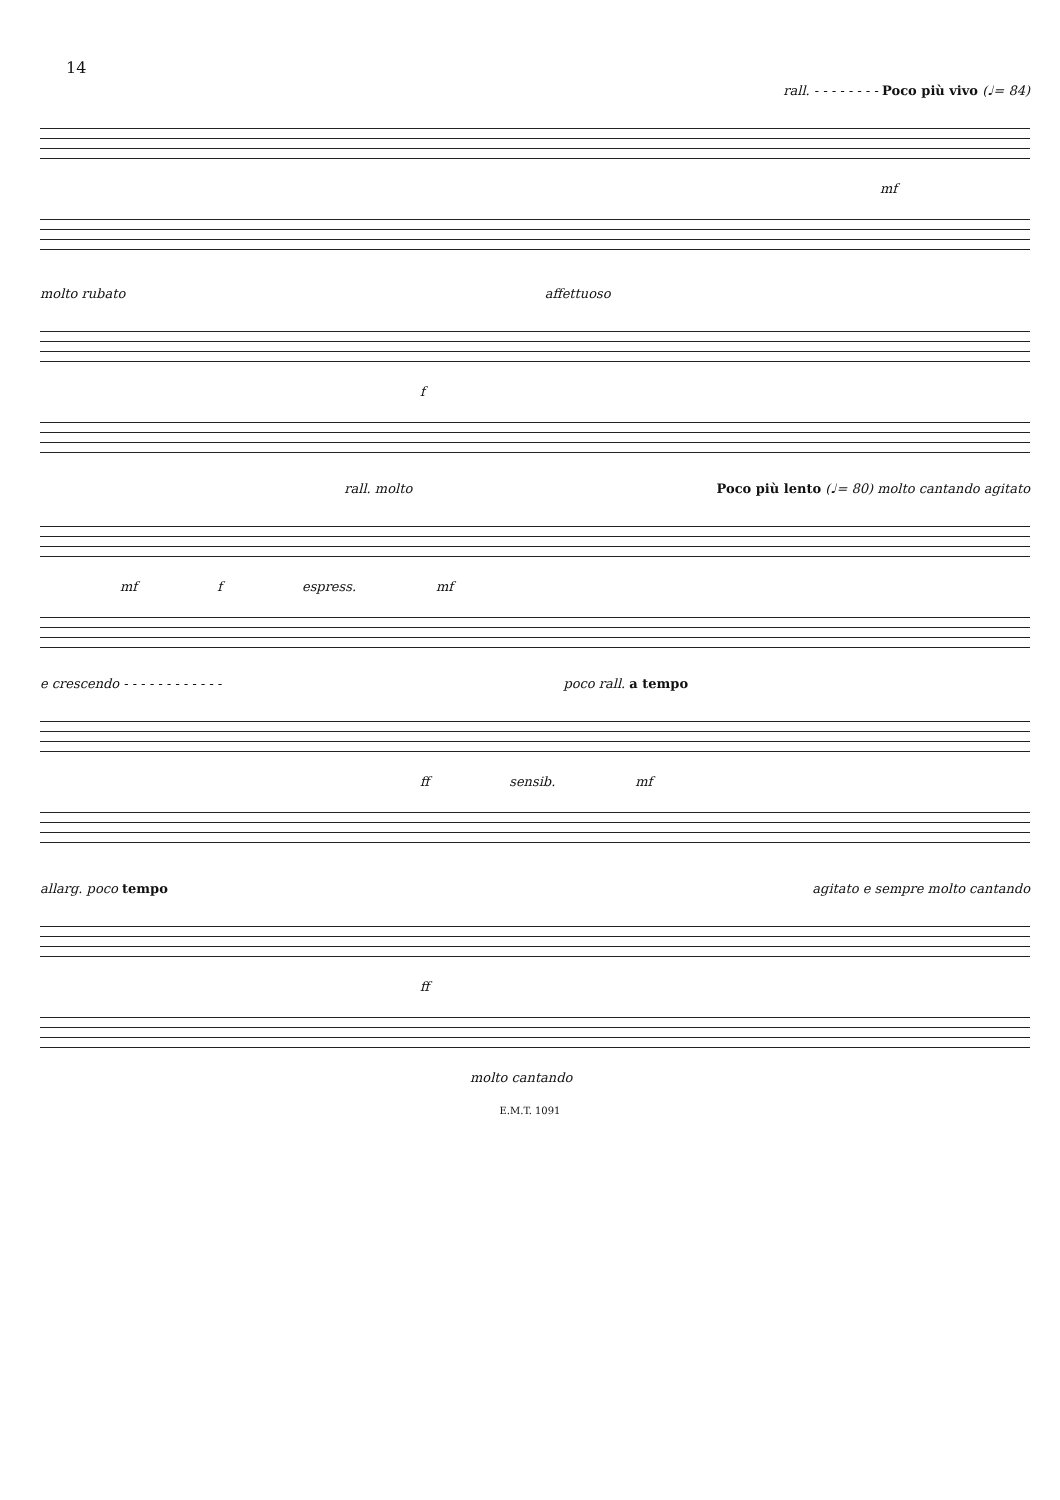14
rall. - - - - - - - - Poco più vivo (♩= 84)
mf
molto rubato affettuoso
f
rall. molto Poco più lento (♩= 80) molto cantando agitato
mf f espress. mf
e crescendo - - - - - - - - - - - - poco rall. a tempo
ff sensib. mf
allarg. poco tempo agitato e sempre molto cantando
ff
molto cantando
E.M.T. 1091